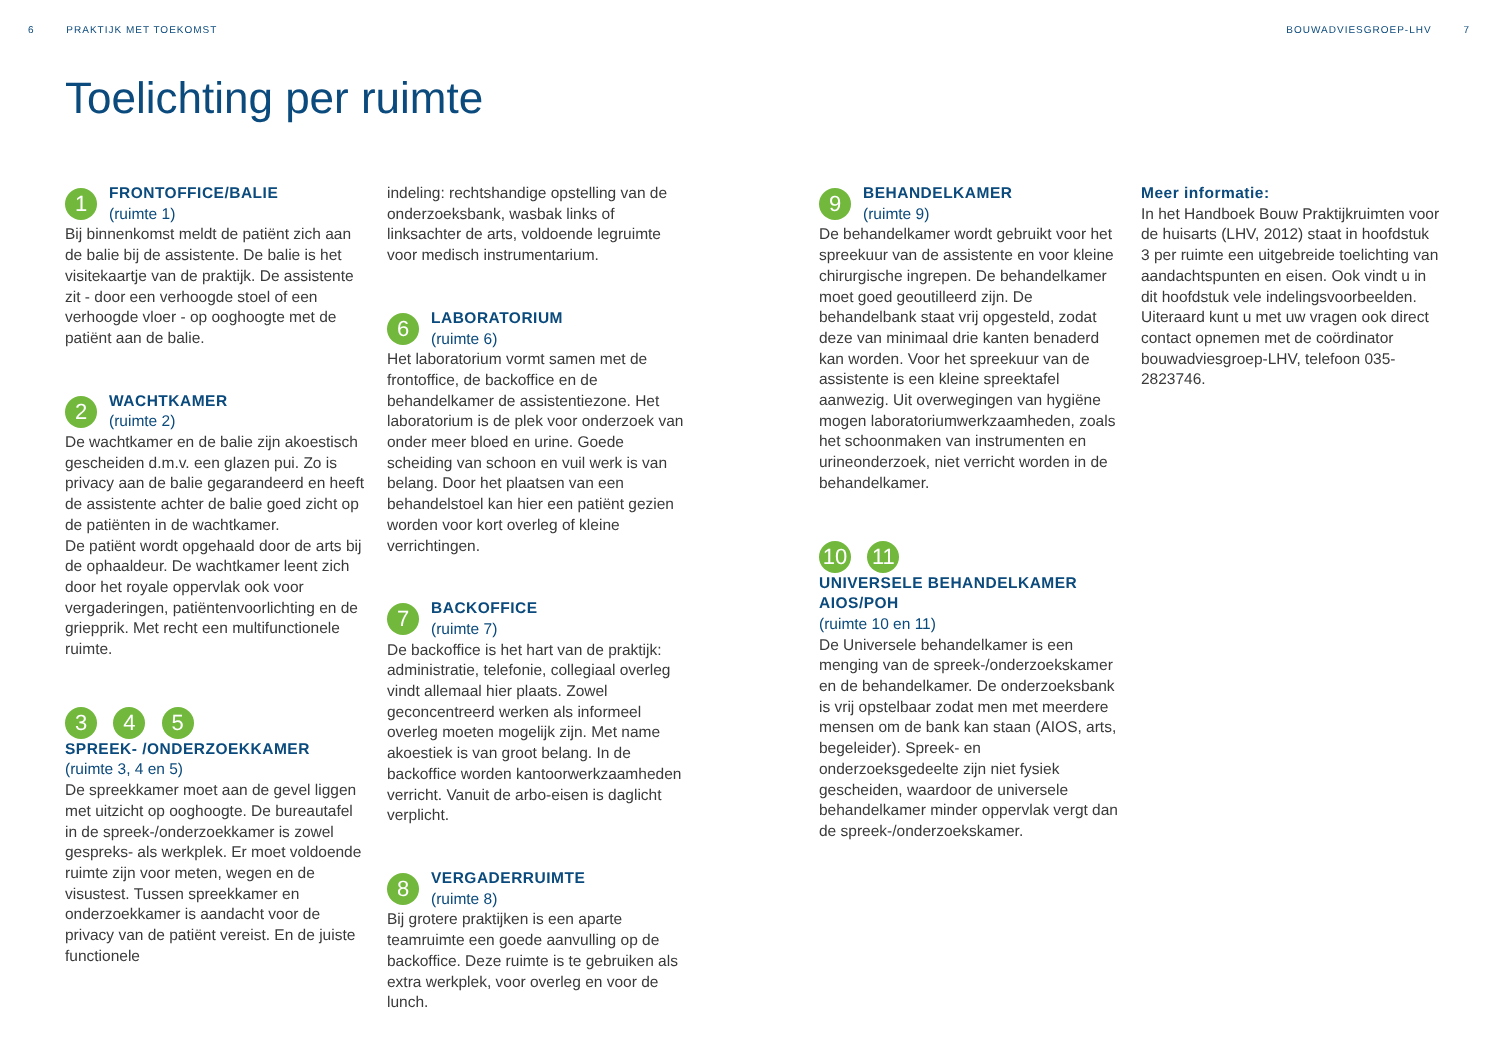6 PRAKTIJK MET TOEKOMST BOUWADVIESGROEP-LHV 7
Toelichting per ruimte
1
FRONTOFFICE/BALIE
(ruimte 1)
Bij binnenkomst meldt de patiënt zich aan de balie bij de assistente. De balie is het visitekaartje van de praktijk. De assistente zit - door een verhoogde stoel of een verhoogde vloer - op ooghoogte met de patiënt aan de balie.
2
WACHTKAMER
(ruimte 2)
De wachtkamer en de balie zijn akoestisch gescheiden d.m.v. een glazen pui. Zo is privacy aan de balie gegarandeerd en heeft de assistente achter de balie goed zicht op de patiënten in de wachtkamer.
De patiënt wordt opgehaald door de arts bij de ophaaldeur. De wachtkamer leent zich door het royale oppervlak ook voor vergaderingen, patiëntenvoorlichting en de griepprik. Met recht een multifunctionele ruimte.
3 4 5
SPREEK- /ONDERZOEKKAMER
(ruimte 3, 4 en 5)
De spreekkamer moet aan de gevel liggen met uitzicht op ooghoogte. De bureautafel in de spreek-/onderzoekkamer is zowel gespreks- als werkplek. Er moet voldoende ruimte zijn voor meten, wegen en de visustest. Tussen spreekkamer en onderzoekkamer is aandacht voor de privacy van de patiënt vereist. En de juiste functionele
indeling: rechtshandige opstelling van de onderzoeksbank, wasbak links of linksachter de arts, voldoende legruimte voor medisch instrumentarium.
6
LABORATORIUM
(ruimte 6)
Het laboratorium vormt samen met de frontoffice, de backoffice en de behandelkamer de assistentiezone. Het laboratorium is de plek voor onderzoek van onder meer bloed en urine. Goede scheiding van schoon en vuil werk is van belang. Door het plaatsen van een behandelstoel kan hier een patiënt gezien worden voor kort overleg of kleine verrichtingen.
7
BACKOFFICE
(ruimte 7)
De backoffice is het hart van de praktijk: administratie, telefonie, collegiaal overleg vindt allemaal hier plaats. Zowel geconcentreerd werken als informeel overleg moeten mogelijk zijn. Met name akoestiek is van groot belang. In de backoffice worden kantoorwerkzaamheden verricht. Vanuit de arbo-eisen is daglicht verplicht.
8
VERGADERRUIMTE
(ruimte 8)
Bij grotere praktijken is een aparte teamruimte een goede aanvulling op de backoffice. Deze ruimte is te gebruiken als extra werkplek, voor overleg en voor de lunch.
9
BEHANDELKAMER
(ruimte 9)
De behandelkamer wordt gebruikt voor het spreekuur van de assistente en voor kleine chirurgische ingrepen. De behandelkamer moet goed geoutilleerd zijn. De behandelbank staat vrij opgesteld, zodat deze van minimaal drie kanten benaderd kan worden. Voor het spreekuur van de assistente is een kleine spreektafel aanwezig. Uit overwegingen van hygiëne mogen laboratoriumwerkzaamheden, zoals het schoonmaken van instrumenten en urineonderzoek, niet verricht worden in de behandelkamer.
10 11
UNIVERSELE BEHANDELKAMER AIOS/POH
(ruimte 10 en 11)
De Universele behandelkamer is een menging van de spreek-/onderzoekskamer en de behandelkamer. De onderzoeksbank is vrij opstelbaar zodat men met meerdere mensen om de bank kan staan (AIOS, arts, begeleider). Spreek- en onderzoeksgedeelte zijn niet fysiek gescheiden, waardoor de universele behandelkamer minder oppervlak vergt dan de spreek-/onderzoekskamer.
Meer informatie:
In het Handboek Bouw Praktijkruimten voor de huisarts (LHV, 2012) staat in hoofdstuk 3 per ruimte een uitgebreide toelichting van aandachtspunten en eisen. Ook vindt u in dit hoofdstuk vele indelingsvoorbeelden.
Uiteraard kunt u met uw vragen ook direct contact opnemen met de coördinator bouwadviesgroep-LHV, telefoon 035-2823746.